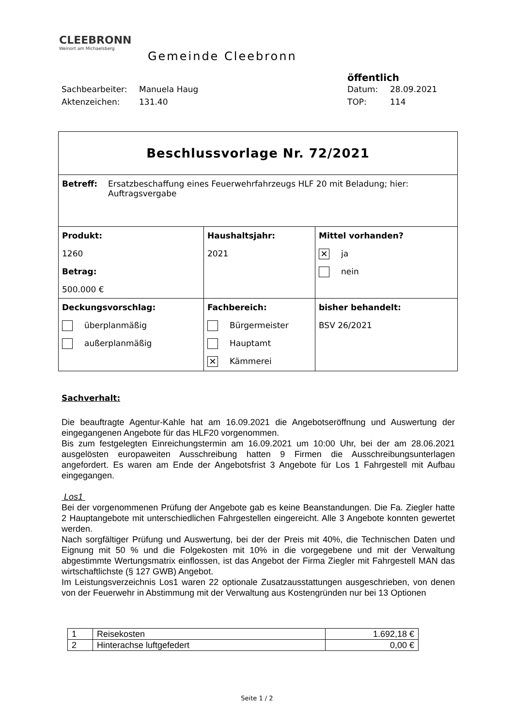CLEEBRONN
Weinort am Michaelsberg
Gemeinde Cleebronn
öffentlich
Sachbearbeiter: Manuela Haug Datum: 28.09.2021
Aktenzeichen: 131.40 TOP: 114
| Beschlussvorlage Nr. 72/2021 | | |
| Betreff: Ersatzbeschaffung eines Feuerwehrfahrzeugs HLF 20 mit Beladung; hier: Auftragsvergabe | | |
| Produkt: 1260 Betrag: 500.000 € | Haushaltsjahr: 2021 | Mittel vorhanden? ✕ ja nein |
| Deckungsvorschlag: überplanmäßig außerplanmäßig | Fachbereich: Bürgermeister Hauptamt ✕ Kämmerei | bisher behandelt: BSV 26/2021 |
Sachverhalt:
Die beauftragte Agentur-Kahle hat am 16.09.2021 die Angebotseröffnung und Auswertung der eingegangenen Angebote für das HLF20 vorgenommen.
Bis zum festgelegten Einreichungstermin am 16.09.2021 um 10:00 Uhr, bei der am 28.06.2021 ausgelösten europaweiten Ausschreibung hatten 9 Firmen die Ausschreibungsunterlagen angefordert. Es waren am Ende der Angebotsfrist 3 Angebote für Los 1 Fahrgestell mit Aufbau eingegangen.
Los1
Bei der vorgenommenen Prüfung der Angebote gab es keine Beanstandungen. Die Fa. Ziegler hatte 2 Hauptangebote mit unterschiedlichen Fahrgestellen eingereicht. Alle 3 Angebote konnten gewertet werden.
Nach sorgfältiger Prüfung und Auswertung, bei der der Preis mit 40%, die Technischen Daten und Eignung mit 50 % und die Folgekosten mit 10% in die vorgegebene und mit der Verwaltung abgestimmte Wertungsmatrix einflossen, ist das Angebot der Firma Ziegler mit Fahrgestell MAN das wirtschaftlichste (§ 127 GWB) Angebot.
Im Leistungsverzeichnis Los1 waren 22 optionale Zusatzausstattungen ausgeschrieben, von denen von der Feuerwehr in Abstimmung mit der Verwaltung aus Kostengründen nur bei 13 Optionen
| 1 | Reisekosten | 1.692,18 € |
| 2 | Hinterachse luftgefedert | 0,00 € |
Seite 1 / 2